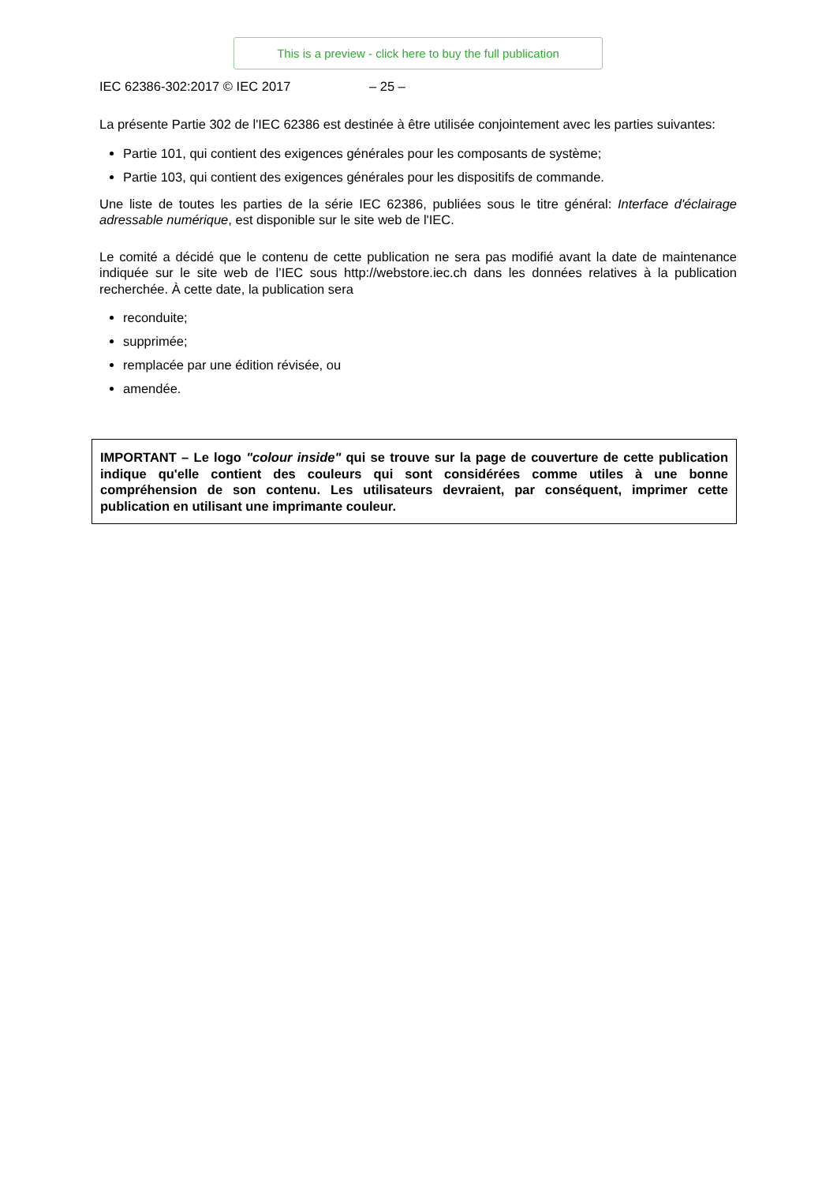This is a preview - click here to buy the full publication
IEC 62386-302:2017 © IEC 2017 – 25 –
La présente Partie 302 de l'IEC 62386 est destinée à être utilisée conjointement avec les parties suivantes:
Partie 101, qui contient des exigences générales pour les composants de système;
Partie 103, qui contient des exigences générales pour les dispositifs de commande.
Une liste de toutes les parties de la série IEC 62386, publiées sous le titre général: Interface d'éclairage adressable numérique, est disponible sur le site web de l'IEC.
Le comité a décidé que le contenu de cette publication ne sera pas modifié avant la date de maintenance indiquée sur le site web de l’IEC sous http://webstore.iec.ch dans les données relatives à la publication recherchée. À cette date, la publication sera
reconduite;
supprimée;
remplacée par une édition révisée, ou
amendée.
IMPORTANT – Le logo "colour inside" qui se trouve sur la page de couverture de cette publication indique qu'elle contient des couleurs qui sont considérées comme utiles à une bonne compréhension de son contenu. Les utilisateurs devraient, par conséquent, imprimer cette publication en utilisant une imprimante couleur.